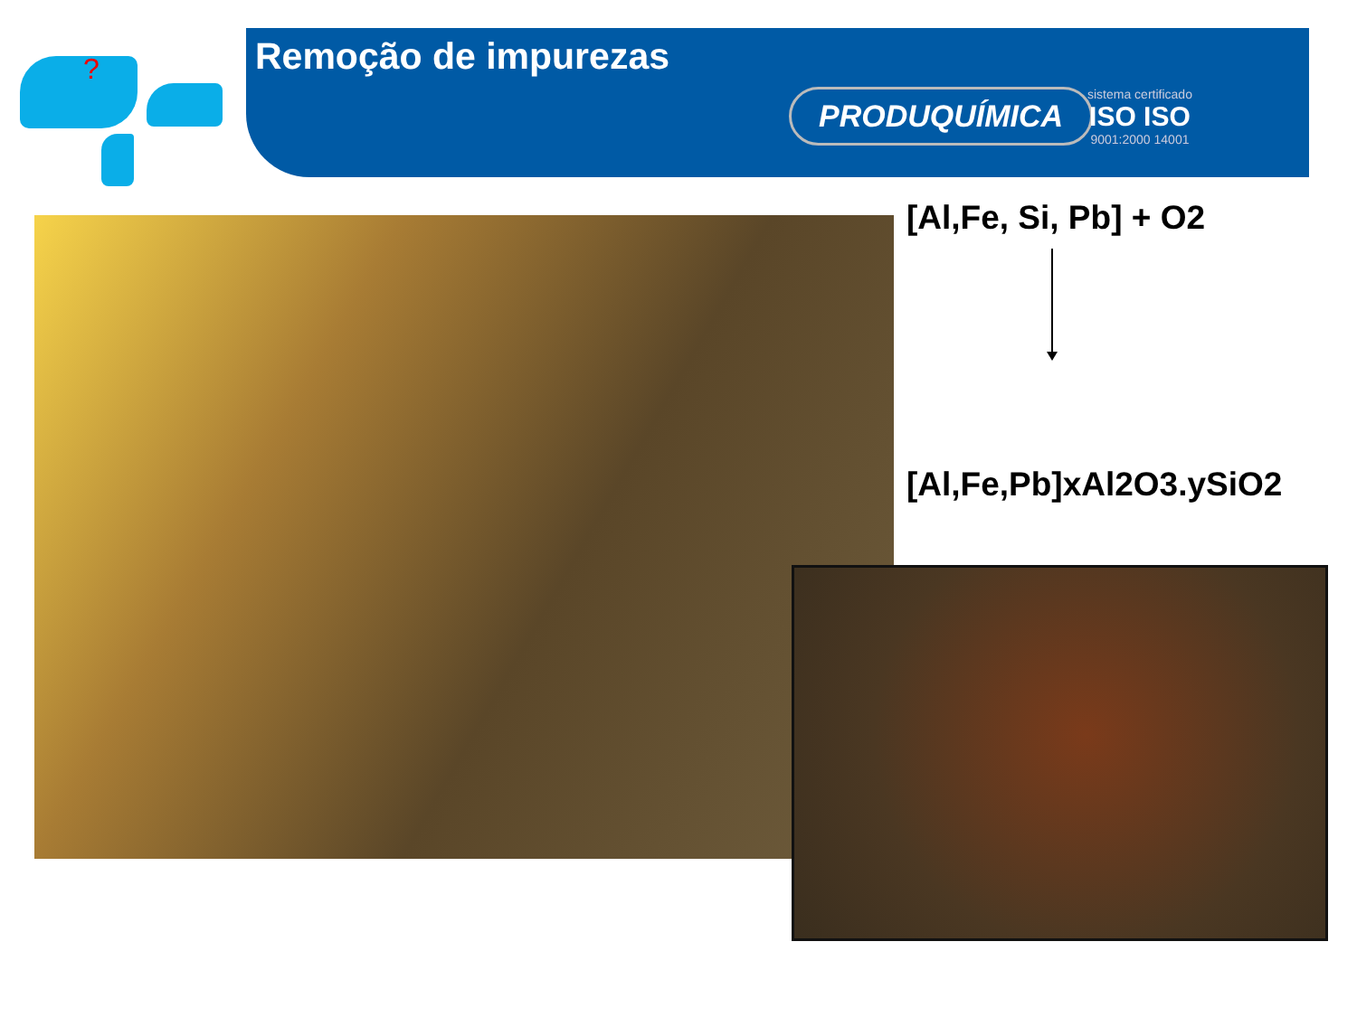?
Remoção de impurezas
PRODUQUÍMICA
sistema certificado
ISO ISO
9001:2000 14001
[Al,Fe, Si, Pb] + O2
[Al,Fe,Pb]xAl2O3.ySiO2